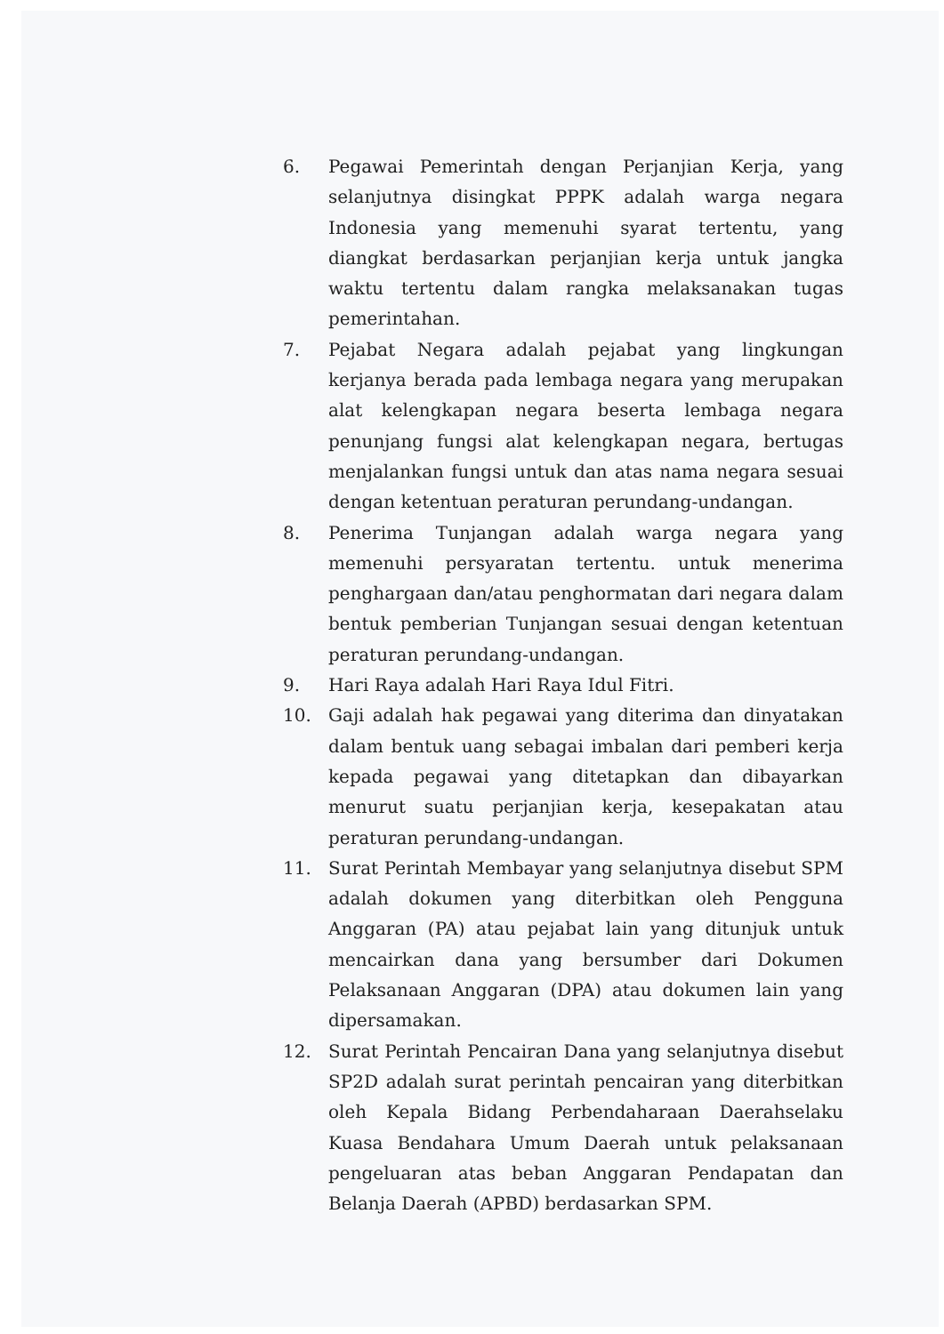6. Pegawai Pemerintah dengan Perjanjian Kerja, yang selanjutnya disingkat PPPK adalah warga negara Indonesia yang memenuhi syarat tertentu, yang diangkat berdasarkan perjanjian kerja untuk jangka waktu tertentu dalam rangka melaksanakan tugas pemerintahan.
7. Pejabat Negara adalah pejabat yang lingkungan kerjanya berada pada lembaga negara yang merupakan alat kelengkapan negara beserta lembaga negara penunjang fungsi alat kelengkapan negara, bertugas menjalankan fungsi untuk dan atas nama negara sesuai dengan ketentuan peraturan perundang-undangan.
8. Penerima Tunjangan adalah warga negara yang memenuhi persyaratan tertentu. untuk menerima penghargaan dan/atau penghormatan dari negara dalam bentuk pemberian Tunjangan sesuai dengan ketentuan peraturan perundang-undangan.
9. Hari Raya adalah Hari Raya Idul Fitri.
10. Gaji adalah hak pegawai yang diterima dan dinyatakan dalam bentuk uang sebagai imbalan dari pemberi kerja kepada pegawai yang ditetapkan dan dibayarkan menurut suatu perjanjian kerja, kesepakatan atau peraturan perundang-undangan.
11. Surat Perintah Membayar yang selanjutnya disebut SPM adalah dokumen yang diterbitkan oleh Pengguna Anggaran (PA) atau pejabat lain yang ditunjuk untuk mencairkan dana yang bersumber dari Dokumen Pelaksanaan Anggaran (DPA) atau dokumen lain yang dipersamakan.
12. Surat Perintah Pencairan Dana yang selanjutnya disebut SP2D adalah surat perintah pencairan yang diterbitkan oleh Kepala Bidang Perbendaharaan Daerahselaku Kuasa Bendahara Umum Daerah untuk pelaksanaan pengeluaran atas beban Anggaran Pendapatan dan Belanja Daerah (APBD) berdasarkan SPM.